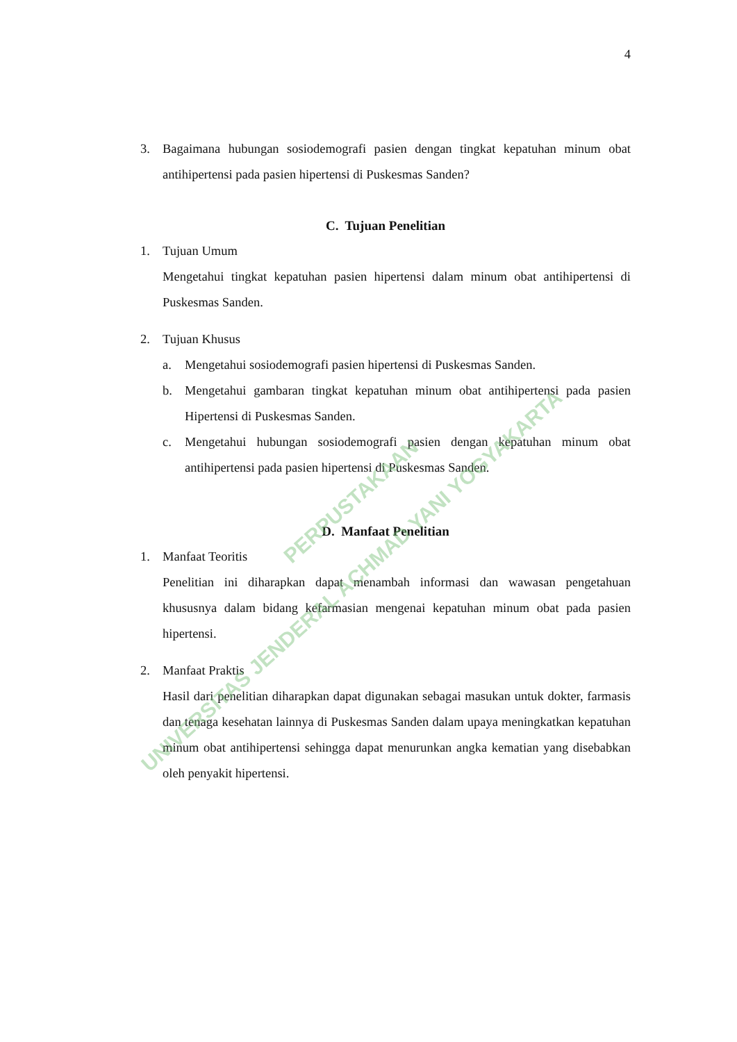4
3. Bagaimana hubungan sosiodemografi pasien dengan tingkat kepatuhan minum obat antihipertensi pada pasien hipertensi di Puskesmas Sanden?
C. Tujuan Penelitian
1. Tujuan Umum
Mengetahui tingkat kepatuhan pasien hipertensi dalam minum obat antihipertensi di Puskesmas Sanden.
2. Tujuan Khusus
a. Mengetahui sosiodemografi pasien hipertensi di Puskesmas Sanden.
b. Mengetahui gambaran tingkat kepatuhan minum obat antihipertensi pada pasien Hipertensi di Puskesmas Sanden.
c. Mengetahui hubungan sosiodemografi pasien dengan kepatuhan minum obat antihipertensi pada pasien hipertensi di Puskesmas Sanden.
D. Manfaat Penelitian
1. Manfaat Teoritis
Penelitian ini diharapkan dapat menambah informasi dan wawasan pengetahuan khususnya dalam bidang kefarmasian mengenai kepatuhan minum obat pada pasien hipertensi.
2. Manfaat Praktis
Hasil dari penelitian diharapkan dapat digunakan sebagai masukan untuk dokter, farmasis dan tenaga kesehatan lainnya di Puskesmas Sanden dalam upaya meningkatkan kepatuhan minum obat antihipertensi sehingga dapat menurunkan angka kematian yang disebabkan oleh penyakit hipertensi.
PERPUSTAKAAN
UNIVERSITAS JENDERAL ACHMAD YANI YOGYAKARTA